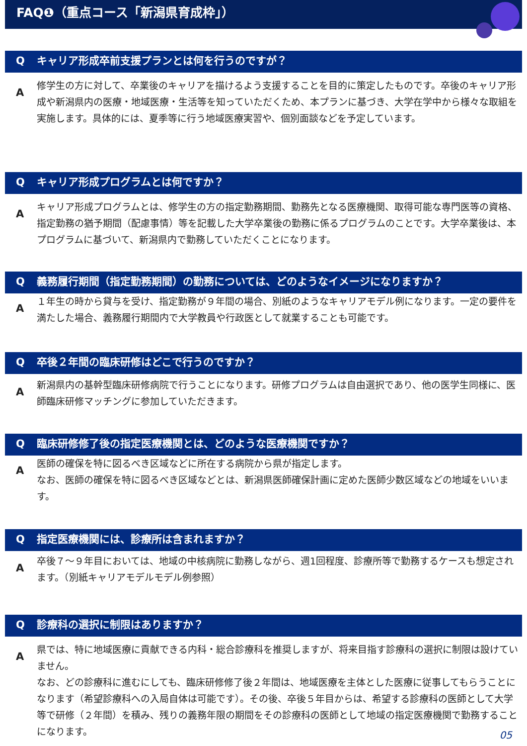FAQ❶（重点コース「新潟県育成枠」）
Qキャリア形成卒前支援プランとは何を行うのですが？
A
修学生の方に対して、卒業後のキャリアを描けるよう支援することを目的に策定したものです。卒後のキャリア形成や新潟県内の医療・地域医療・生活等を知っていただくため、本プランに基づき、大学在学中から様々な取組を実施します。具体的には、夏季等に行う地域医療実習や、個別面談などを予定しています。
Qキャリア形成プログラムとは何ですか？
A
キャリア形成プログラムとは、修学生の方の指定勤務期間、勤務先となる医療機関、取得可能な専門医等の資格、指定勤務の猶予期間（配慮事情）等を記載した大学卒業後の勤務に係るプログラムのことです。大学卒業後は、本プログラムに基づいて、新潟県内で勤務していただくことになります。
Q義務履行期間（指定勤務期間）の勤務については、どのようなイメージになりますか？
A
１年生の時から貸与を受け、指定勤務が９年間の場合、別紙のようなキャリアモデル例になります。一定の要件を満たした場合、義務履行期間内で大学教員や行政医として就業することも可能です。
Q卒後２年間の臨床研修はどこで行うのですか？
A
新潟県内の基幹型臨床研修病院で行うことになります。研修プログラムは自由選択であり、他の医学生同様に、医師臨床研修マッチングに参加していただきます。
Q臨床研修修了後の指定医療機関とは、どのような医療機関ですか？
A
医師の確保を特に図るべき区域などに所在する病院から県が指定します。
なお、医師の確保を特に図るべき区域などとは、新潟県医師確保計画に定めた医師少数区域などの地域をいいます。
Q指定医療機関には、診療所は含まれますか？
A
卒後７～９年目においては、地域の中核病院に勤務しながら、週1回程度、診療所等で勤務するケースも想定されます。（別紙キャリアモデルモデル例参照）
Q診療科の選択に制限はありますか？
A
県では、特に地域医療に貢献できる内科・総合診療科を推奨しますが、将来目指す診療科の選択に制限は設けていません。
なお、どの診療科に進むにしても、臨床研修修了後２年間は、地域医療を主体とした医療に従事してもらうことになります（希望診療科への入局自体は可能です）。その後、卒後５年目からは、希望する診療科の医師として大学等で研修（２年間）を積み、残りの義務年限の期間をその診療科の医師として地域の指定医療機関で勤務することになります。
05